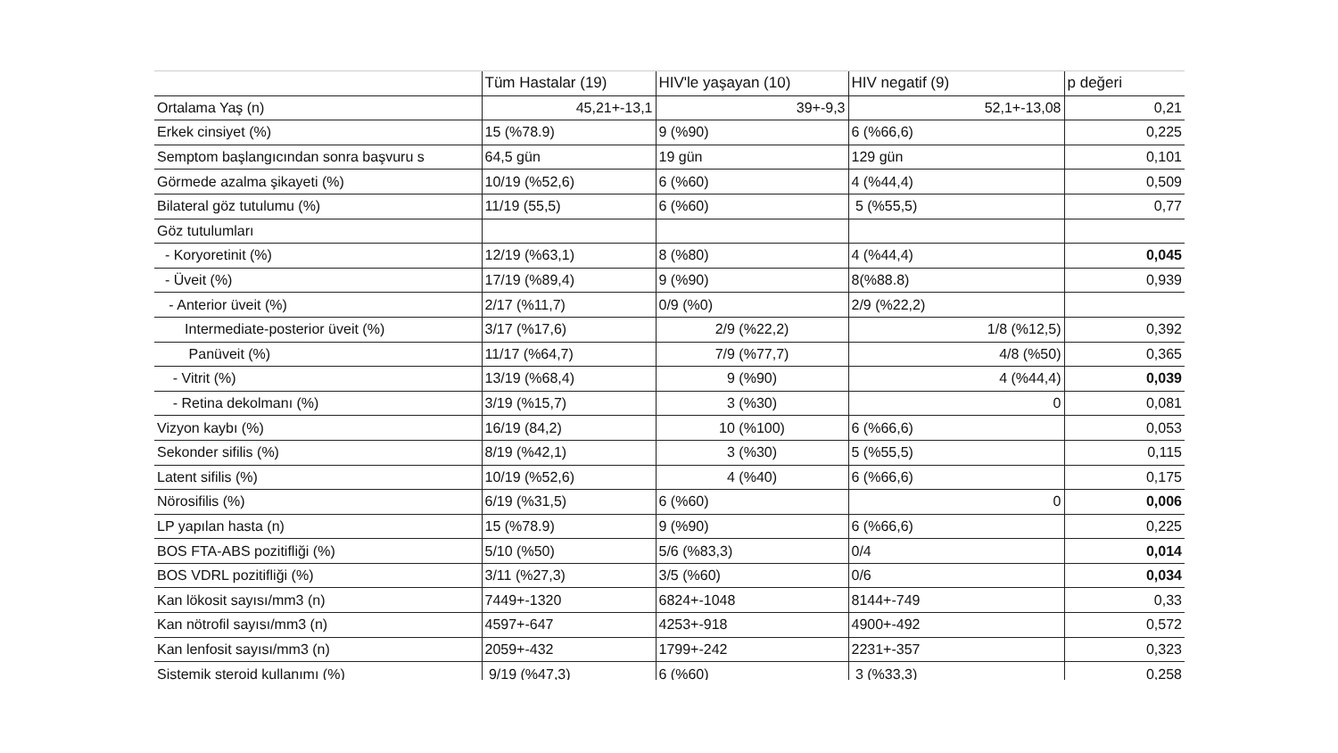| | Tüm Hastalar (19) | HIV'le yaşayan (10) | HIV negatif (9) | p değeri |
| --- | --- | --- | --- | --- |
| Ortalama Yaş (n) | 45,21+-13,1 | 39+-9,3 | 52,1+-13,08 | 0,21 |
| Erkek cinsiyet (%) | 15 (%78.9) | 9 (%90) | 6 (%66,6) | 0,225 |
| Semptom başlangıcından sonra başvuru s | 64,5 gün | 19 gün | 129 gün | 0,101 |
| Görmede azalma şikayeti (%) | 10/19 (%52,6) | 6 (%60) | 4 (%44,4) | 0,509 |
| Bilateral göz tutulumu (%) | 11/19 (55,5) | 6 (%60) | 5 (%55,5) | 0,77 |
| Göz tutulumları | | | | |
| - Koryoretinit (%) | 12/19 (%63,1) | 8 (%80) | 4 (%44,4) | 0,045 |
| - Üveit (%) | 17/19 (%89,4) | 9 (%90) | 8(%88.8) | 0,939 |
| - Anterior üveit (%) | 2/17 (%11,7) | 0/9 (%0) | 2/9 (%22,2) | |
| Intermediate-posterior üveit (%) | 3/17 (%17,6) | 2/9 (%22,2) | 1/8 (%12,5) | 0,392 |
| Panüveit (%) | 11/17 (%64,7) | 7/9 (%77,7) | 4/8 (%50) | 0,365 |
| - Vitrit (%) | 13/19 (%68,4) | 9 (%90) | 4 (%44,4) | 0,039 |
| - Retina dekolmanı (%) | 3/19 (%15,7) | 3 (%30) | 0 | 0,081 |
| Vizyon kaybı (%) | 16/19 (84,2) | 10 (%100) | 6 (%66,6) | 0,053 |
| Sekonder sifilis (%) | 8/19 (%42,1) | 3 (%30) | 5 (%55,5) | 0,115 |
| Latent sifilis (%) | 10/19 (%52,6) | 4 (%40) | 6 (%66,6) | 0,175 |
| Nörosifilis (%) | 6/19 (%31,5) | 6 (%60) | 0 | 0,006 |
| LP yapılan hasta (n) | 15 (%78.9) | 9 (%90) | 6 (%66,6) | 0,225 |
| BOS FTA-ABS pozitifliği (%) | 5/10 (%50) | 5/6 (%83,3) | 0/4 | 0,014 |
| BOS VDRL pozitifliği (%) | 3/11 (%27,3) | 3/5 (%60) | 0/6 | 0,034 |
| Kan lökosit sayısı/mm3 (n) | 7449+-1320 | 6824+-1048 | 8144+-749 | 0,33 |
| Kan nötrofil sayısı/mm3 (n) | 4597+-647 | 4253+-918 | 4900+-492 | 0,572 |
| Kan lenfosit sayısı/mm3 (n) | 2059+-432 | 1799+-242 | 2231+-357 | 0,323 |
| Sistemik steroid kullanımı (%) | 9/19 (%47,3) | 6 (%60) | 3 (%33,3) | 0,258 |